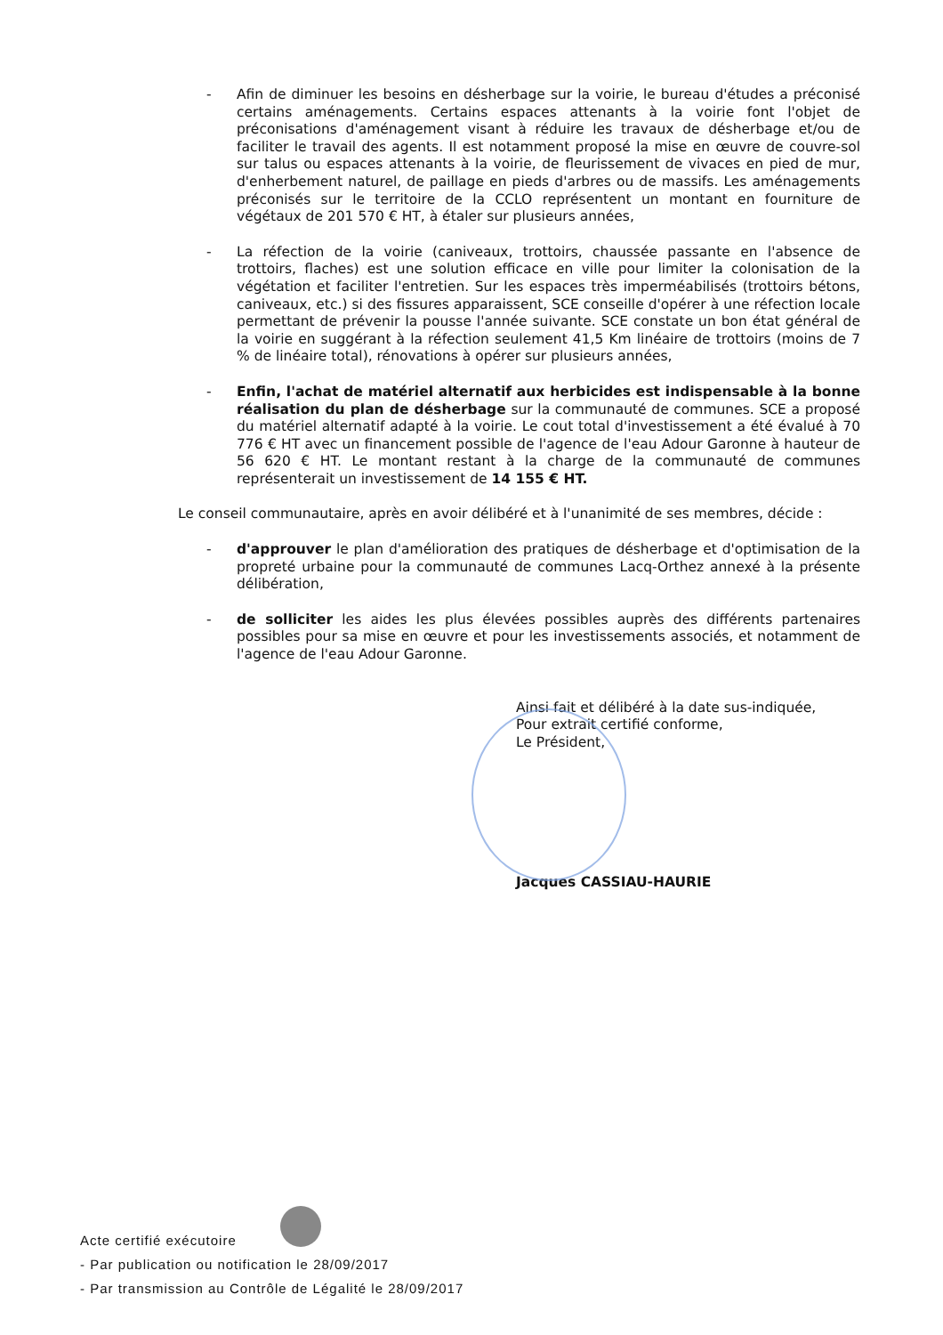- Afin de diminuer les besoins en désherbage sur la voirie, le bureau d'études a préconisé certains aménagements. Certains espaces attenants à la voirie font l'objet de préconisations d'aménagement visant à réduire les travaux de désherbage et/ou de faciliter le travail des agents. Il est notamment proposé la mise en œuvre de couvre-sol sur talus ou espaces attenants à la voirie, de fleurissement de vivaces en pied de mur, d'enherbement naturel, de paillage en pieds d'arbres ou de massifs. Les aménagements préconisés sur le territoire de la CCLO représentent un montant en fourniture de végétaux de 201 570 € HT, à étaler sur plusieurs années,
- La réfection de la voirie (caniveaux, trottoirs, chaussée passante en l'absence de trottoirs, flaches) est une solution efficace en ville pour limiter la colonisation de la végétation et faciliter l'entretien. Sur les espaces très imperméabilisés (trottoirs bétons, caniveaux, etc.) si des fissures apparaissent, SCE conseille d'opérer à une réfection locale permettant de prévenir la pousse l'année suivante. SCE constate un bon état général de la voirie en suggérant à la réfection seulement 41,5 Km linéaire de trottoirs (moins de 7 % de linéaire total), rénovations à opérer sur plusieurs années,
- Enfin, l'achat de matériel alternatif aux herbicides est indispensable à la bonne réalisation du plan de désherbage sur la communauté de communes. SCE a proposé du matériel alternatif adapté à la voirie. Le cout total d'investissement a été évalué à 70 776 € HT avec un financement possible de l'agence de l'eau Adour Garonne à hauteur de 56 620 € HT. Le montant restant à la charge de la communauté de communes représenterait un investissement de 14 155 € HT.
Le conseil communautaire, après en avoir délibéré et à l'unanimité de ses membres, décide :
- d'approuver le plan d'amélioration des pratiques de désherbage et d'optimisation de la propreté urbaine pour la communauté de communes Lacq-Orthez annexé à la présente délibération,
- de solliciter les aides les plus élevées possibles auprès des différents partenaires possibles pour sa mise en œuvre et pour les investissements associés, et notamment de l'agence de l'eau Adour Garonne.
Ainsi fait et délibéré à la date sus-indiquée,
Pour extrait certifié conforme,
Le Président,
Jacques CASSIAU-HAURIE
Acte certifié exécutoire
- Par publication ou notification le 28/09/2017
- Par transmission au Contrôle de Légalité le 28/09/2017